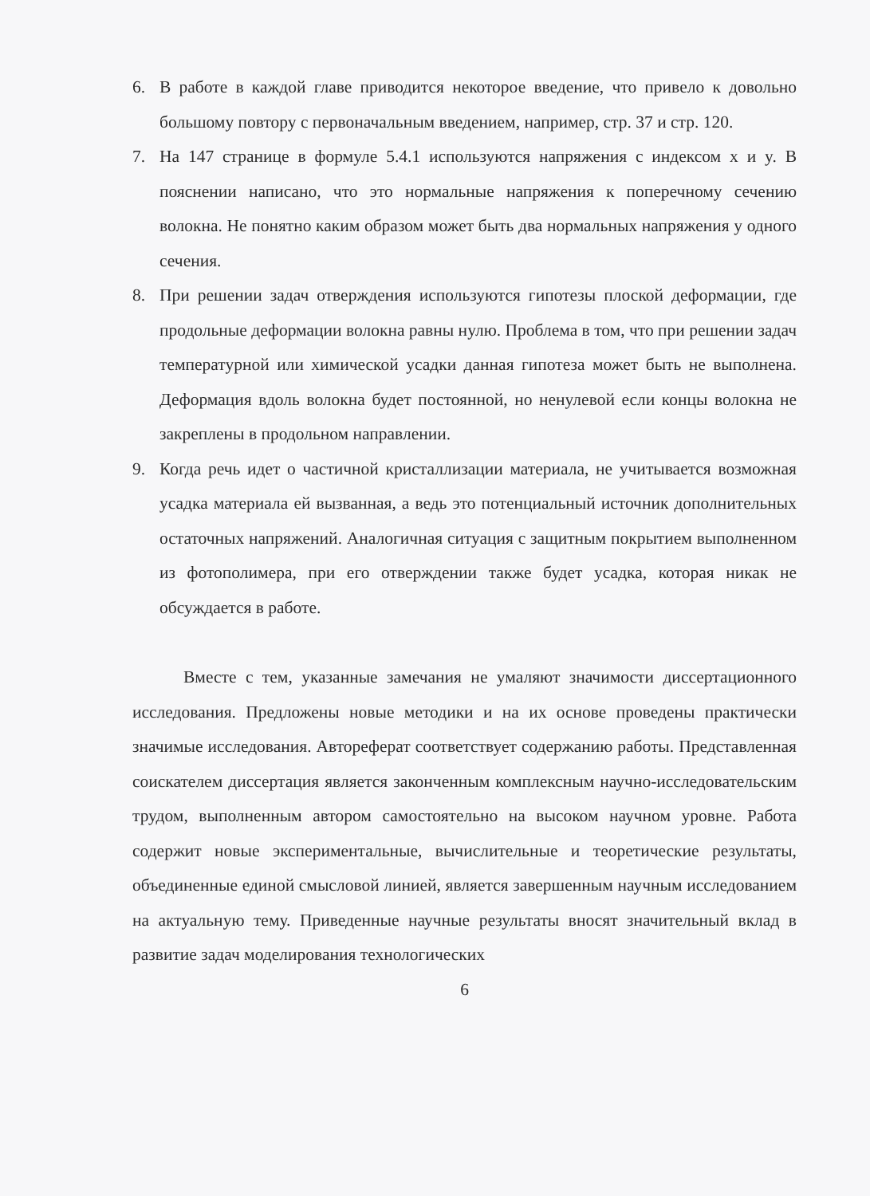6. В работе в каждой главе приводится некоторое введение, что привело к довольно большому повтору с первоначальным введением, например, стр. 37 и стр. 120.
7. На 147 странице в формуле 5.4.1 используются напряжения с индексом x и y. В пояснении написано, что это нормальные напряжения к поперечному сечению волокна. Не понятно каким образом может быть два нормальных напряжения у одного сечения.
8. При решении задач отверждения используются гипотезы плоской деформации, где продольные деформации волокна равны нулю. Проблема в том, что при решении задач температурной или химической усадки данная гипотеза может быть не выполнена. Деформация вдоль волокна будет постоянной, но ненулевой если концы волокна не закреплены в продольном направлении.
9. Когда речь идет о частичной кристаллизации материала, не учитывается возможная усадка материала ей вызванная, а ведь это потенциальный источник дополнительных остаточных напряжений. Аналогичная ситуация с защитным покрытием выполненном из фотополимера, при его отверждении также будет усадка, которая никак не обсуждается в работе.
Вместе с тем, указанные замечания не умаляют значимости диссертационного исследования. Предложены новые методики и на их основе проведены практически значимые исследования. Автореферат соответствует содержанию работы. Представленная соискателем диссертация является законченным комплексным научно-исследовательским трудом, выполненным автором самостоятельно на высоком научном уровне. Работа содержит новые экспериментальные, вычислительные и теоретические результаты, объединенные единой смысловой линией, является завершенным научным исследованием на актуальную тему. Приведенные научные результаты вносят значительный вклад в развитие задач моделирования технологических
6